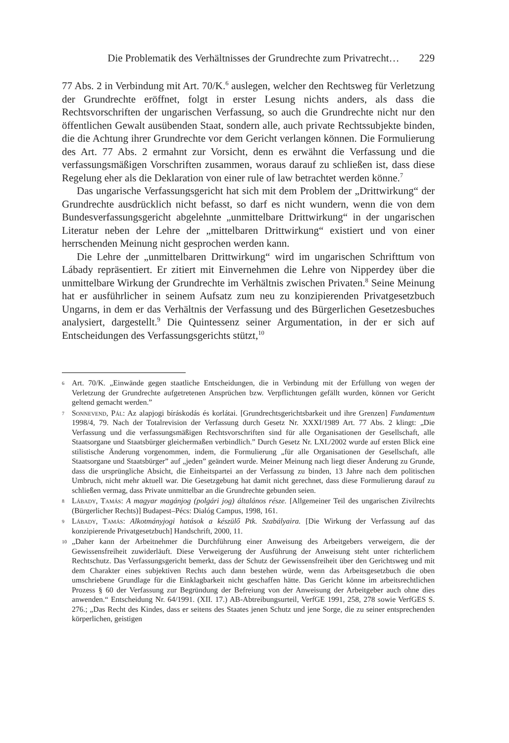Die Problematik des Verhältnisses der Grundrechte zum Privatrecht… 229
77 Abs. 2 in Verbindung mit Art. 70/K.<sup>6</sup> auslegen, welcher den Rechtsweg für Verletzung der Grundrechte eröffnet, folgt in erster Lesung nichts anders, als dass die Rechtsvorschriften der ungarischen Verfassung, so auch die Grundrechte nicht nur den öffentlichen Gewalt ausübenden Staat, sondern alle, auch private Rechtssubjekte binden, die die Achtung ihrer Grundrechte vor dem Gericht verlangen können. Die Formulierung des Art. 77 Abs. 2 ermahnt zur Vorsicht, denn es erwähnt die Verfassung und die verfassungsmäßigen Vorschriften zusammen, woraus darauf zu schließen ist, dass diese Regelung eher als die Deklaration von einer rule of law betrachtet werden könne.<sup>7</sup>
Das ungarische Verfassungsgericht hat sich mit dem Problem der „Drittwirkung“ der Grundrechte ausdrücklich nicht befasst, so darf es nicht wundern, wenn die von dem Bundesverfassungsgericht abgelehnte „unmittelbare Drittwirkung“ in der ungarischen Literatur neben der Lehre der „mittelbaren Drittwirkung“ existiert und von einer herrschenden Meinung nicht gesprochen werden kann.
Die Lehre der „unmittelbaren Drittwirkung“ wird im ungarischen Schrifttum von Lábady repräsentiert. Er zitiert mit Einvernehmen die Lehre von Nipperdey über die unmittelbare Wirkung der Grundrechte im Verhältnis zwischen Privaten.<sup>8</sup> Seine Meinung hat er ausführlicher in seinem Aufsatz zum neu zu konzipierenden Privatgesetzbuch Ungarns, in dem er das Verhältnis der Verfassung und des Bürgerlichen Gesetzesbuches analysiert, dargestellt.<sup>9</sup> Die Quintessenz seiner Argumentation, in der er sich auf Entscheidungen des Verfassungsgerichts stützt,<sup>10</sup>
6 Art. 70/K. „Einwände gegen staatliche Entscheidungen, die in Verbindung mit der Erfüllung von wegen der Verletzung der Grundrechte aufgetretenen Ansprüchen bzw. Verpflichtungen gefällt wurden, können vor Gericht geltend gemacht werden.”
7 Sonnevend, Pál: Az alapjogi bíráskodás és korlátai. [Grundrechtsgerichtsbarkeit und ihre Grenzen] Fundamentum 1998/4, 79. Nach der Totalrevision der Verfassung durch Gesetz Nr. XXXI/1989 Art. 77 Abs. 2 klingt: „Die Verfassung und die verfassungsmäßigen Rechtsvorschriften sind für alle Organisationen der Gesellschaft, alle Staatsorgane und Staatsbürger gleichermaßen verbindlich.” Durch Gesetz Nr. LXI./2002 wurde auf ersten Blick eine stilistische Änderung vorgenommen, indem, die Formulierung „für alle Organisationen der Gesellschaft, alle Staatsorgane und Staatsbürger” auf „jeden” geändert wurde. Meiner Meinung nach liegt dieser Änderung zu Grunde, dass die ursprüngliche Absicht, die Einheitspartei an der Verfassung zu binden, 13 Jahre nach dem politischen Umbruch, nicht mehr aktuell war. Die Gesetzgebung hat damit nicht gerechnet, dass diese Formulierung darauf zu schließen vermag, dass Private unmittelbar an die Grundrechte gebunden seien.
8 Lábady, Tamás: A magyar magánjog (polgári jog) általános része. [Allgemeiner Teil des ungarischen Zivilrechts (Bürgerlicher Rechts)] Budapest–Pécs: Dialóg Campus, 1998, 161.
9 Lábady, Tamás: Alkotmányjogi hatások a készülő Ptk. Szabályaira. [Die Wirkung der Verfassung auf das konzipierende Privatgesetzbuch] Handschrift, 2000, 11.
10 „Daher kann der Arbeitnehmer die Durchführung einer Anweisung des Arbeitgebers verweigern, die der Gewissensfreiheit zuwiderläuft. Diese Verweigerung der Ausführung der Anweisung steht unter richterlichem Rechtschutz. Das Verfassungsgericht bemerkt, dass der Schutz der Gewissensfreiheit über den Gerichtsweg und mit dem Charakter eines subjektiven Rechts auch dann bestehen würde, wenn das Arbeitsgesetzbuch die oben umschriebene Grundlage für die Einklagbarkeit nicht geschaffen hätte. Das Gericht könne im arbeitsrechtlichen Prozess § 60 der Verfassung zur Begründung der Befreiung von der Anweisung der Arbeitgeber auch ohne dies anwenden.“ Entscheidung Nr. 64/1991. (XII. 17.) AB-Abtreibungsurteil, VerfGE 1991, 258, 278 sowie VerfGES S. 276.; „Das Recht des Kindes, dass er seitens des Staates jenen Schutz und jene Sorge, die zu seiner entsprechenden körperlichen, geistigen